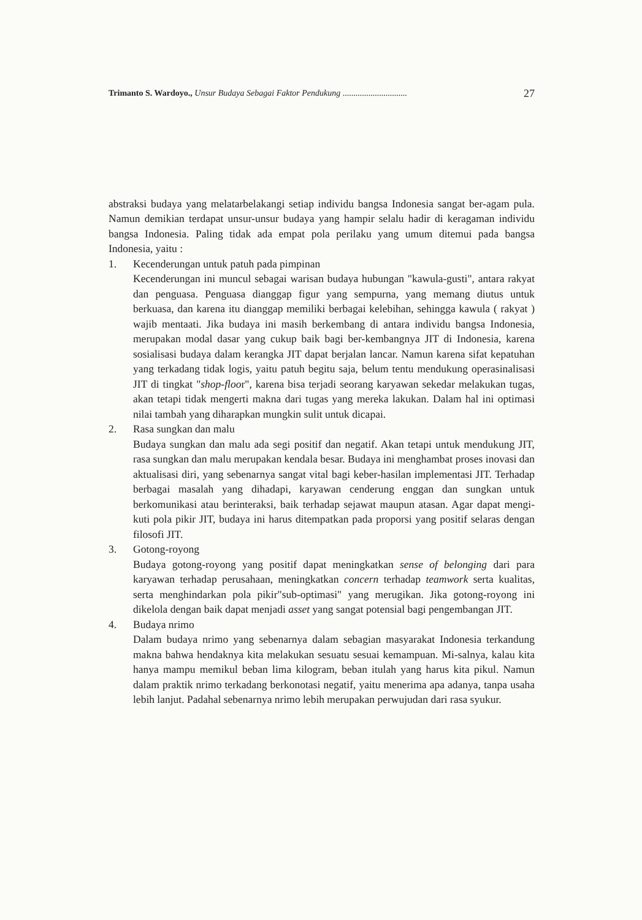Trimanto S. Wardoyo., Unsur Budaya Sebagai Faktor Pendukung .............................. 27
abstraksi budaya yang melatarbelakangi setiap individu bangsa Indonesia sangat ber-agam pula. Namun demikian terdapat unsur-unsur budaya yang hampir selalu hadir di keragaman individu bangsa Indonesia. Paling tidak ada empat pola perilaku yang umum ditemui pada bangsa Indonesia, yaitu :
1. Kecenderungan untuk patuh pada pimpinan
Kecenderungan ini muncul sebagai warisan budaya hubungan "kawula-gusti", antara rakyat dan penguasa. Penguasa dianggap figur yang sempurna, yang memang diutus untuk berkuasa, dan karena itu dianggap memiliki berbagai kelebihan, sehingga kawula ( rakyat ) wajib mentaati. Jika budaya ini masih berkembang di antara individu bangsa Indonesia, merupakan modal dasar yang cukup baik bagi ber-kembangnya JIT di Indonesia, karena sosialisasi budaya dalam kerangka JIT dapat berjalan lancar. Namun karena sifat kepatuhan yang terkadang tidak logis, yaitu patuh begitu saja, belum tentu mendukung operasinalisasi JIT di tingkat "shop-floor", karena bisa terjadi seorang karyawan sekedar melakukan tugas, akan tetapi tidak mengerti makna dari tugas yang mereka lakukan. Dalam hal ini optimasi nilai tambah yang diharapkan mungkin sulit untuk dicapai.
2. Rasa sungkan dan malu
Budaya sungkan dan malu ada segi positif dan negatif. Akan tetapi untuk mendukung JIT, rasa sungkan dan malu merupakan kendala besar. Budaya ini menghambat proses inovasi dan aktualisasi diri, yang sebenarnya sangat vital bagi keber-hasilan implementasi JIT. Terhadap berbagai masalah yang dihadapi, karyawan cenderung enggan dan sungkan untuk berkomunikasi atau berinteraksi, baik terhadap sejawat maupun atasan. Agar dapat mengi-kuti pola pikir JIT, budaya ini harus ditempatkan pada proporsi yang positif selaras dengan filosofi JIT.
3. Gotong-royong
Budaya gotong-royong yang positif dapat meningkatkan sense of belonging dari para karyawan terhadap perusahaan, meningkatkan concern terhadap teamwork serta kualitas, serta menghindarkan pola pikir"sub-optimasi" yang merugikan. Jika gotong-royong ini dikelola dengan baik dapat menjadi asset yang sangat potensial bagi pengembangan JIT.
4. Budaya nrimo
Dalam budaya nrimo yang sebenarnya dalam sebagian masyarakat Indonesia terkandung makna bahwa hendaknya kita melakukan sesuatu sesuai kemampuan. Mi-salnya, kalau kita hanya mampu memikul beban lima kilogram, beban itulah yang harus kita pikul. Namun dalam praktik nrimo terkadang berkonotasi negatif, yaitu menerima apa adanya, tanpa usaha lebih lanjut. Padahal sebenarnya nrimo lebih merupakan perwujudan dari rasa syukur.